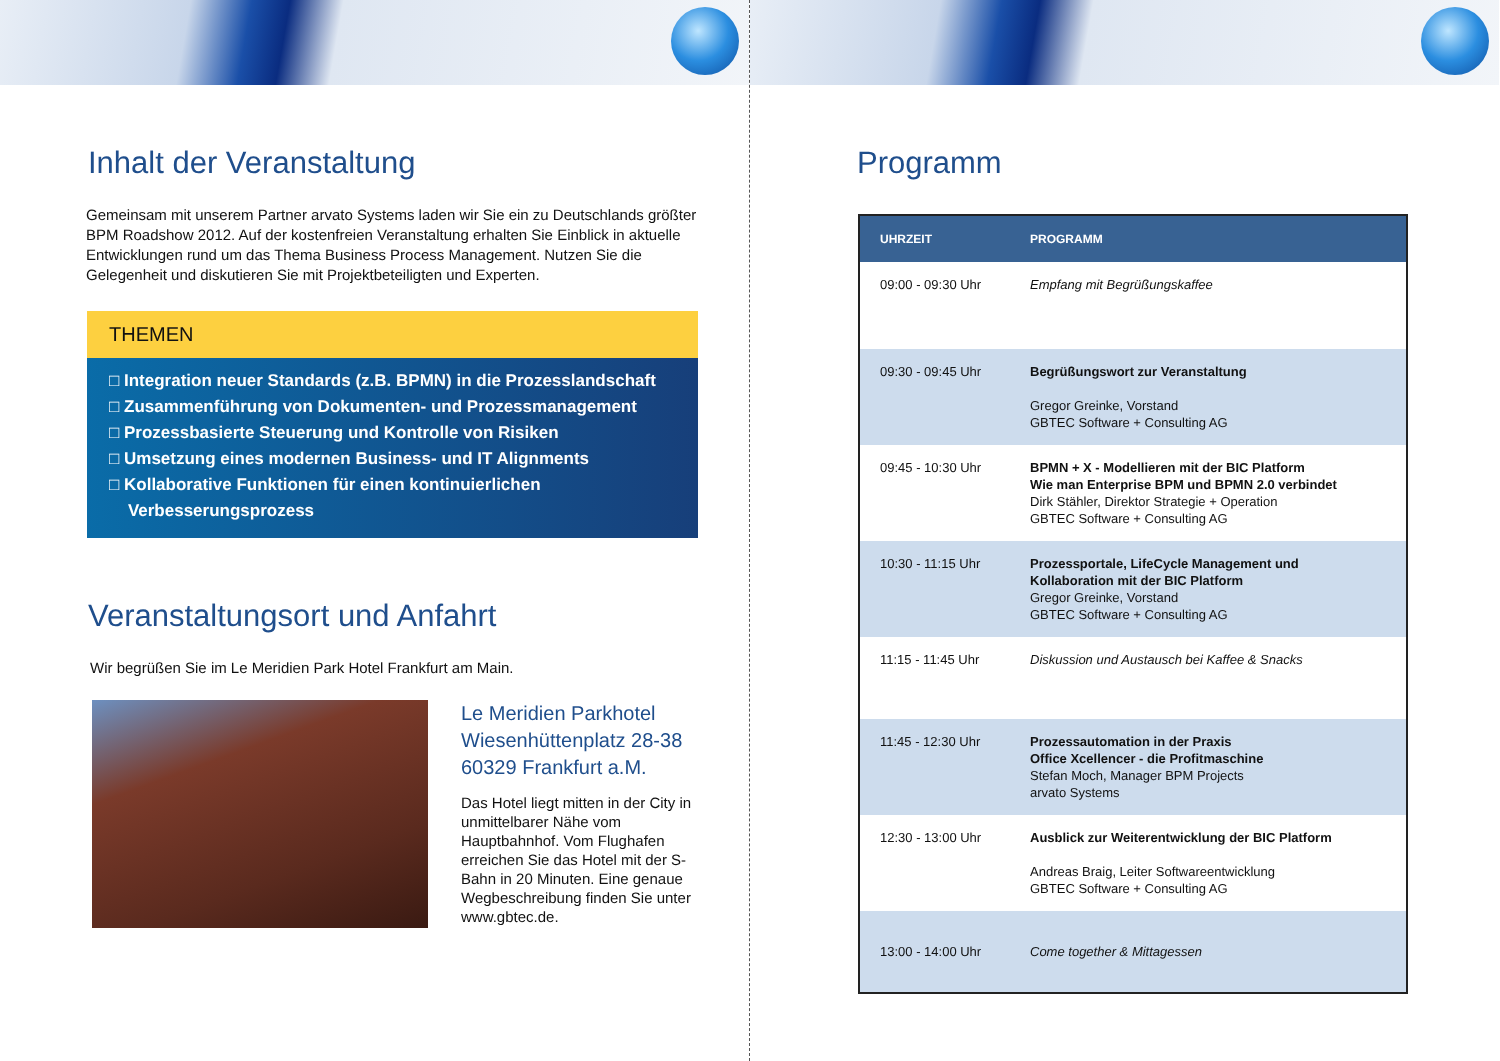Inhalt der Veranstaltung
Gemeinsam mit unserem Partner arvato Systems laden wir Sie ein zu Deutschlands größter BPM Roadshow 2012. Auf der kostenfreien Veranstaltung erhalten Sie Einblick in aktuelle Entwicklungen rund um das Thema Business Process Management. Nutzen Sie die Gelegenheit und diskutieren Sie mit Projektbeteiligten und Experten.
THEMEN
□ Integration neuer Standards (z.B. BPMN) in die Prozesslandschaft
□ Zusammenführung von Dokumenten- und Prozessmanagement
□ Prozessbasierte Steuerung und Kontrolle von Risiken
□ Umsetzung eines modernen Business- und IT Alignments
□ Kollaborative Funktionen für einen kontinuierlichen
Verbesserungsprozess
Veranstaltungsort und Anfahrt
Wir begrüßen Sie im Le Meridien Park Hotel Frankfurt am Main.
Le Meridien Parkhotel
Wiesenhüttenplatz 28-38
60329 Frankfurt a.M.
Das Hotel liegt mitten in der City in unmittelbarer Nähe vom Hauptbahnhof. Vom Flughafen erreichen Sie das Hotel mit der S-Bahn in 20 Minuten. Eine genaue Wegbeschreibung finden Sie unter www.gbtec.de.
Programm
| UHRZEIT | PROGRAMM |
| --- | --- |
| 09:00 - 09:30 Uhr | Empfang mit Begrüßungskaffee |
| 09:30 - 09:45 Uhr | Begrüßungswort zur Veranstaltung Gregor Greinke, Vorstand GBTEC Software + Consulting AG |
| 09:45 - 10:30 Uhr | BPMN + X - Modellieren mit der BIC Platform Wie man Enterprise BPM und BPMN 2.0 verbindet Dirk Stähler, Direktor Strategie + Operation GBTEC Software + Consulting AG |
| 10:30 - 11:15 Uhr | Prozessportale, LifeCycle Management und Kollaboration mit der BIC Platform Gregor Greinke, Vorstand GBTEC Software + Consulting AG |
| 11:15 - 11:45 Uhr | Diskussion und Austausch bei Kaffee & Snacks |
| 11:45 - 12:30 Uhr | Prozessautomation in der Praxis Office Xcellencer - die Profitmaschine Stefan Moch, Manager BPM Projects arvato Systems |
| 12:30 - 13:00 Uhr | Ausblick zur Weiterentwicklung der BIC Platform Andreas Braig, Leiter Softwareentwicklung GBTEC Software + Consulting AG |
| 13:00 - 14:00 Uhr | Come together & Mittagessen |